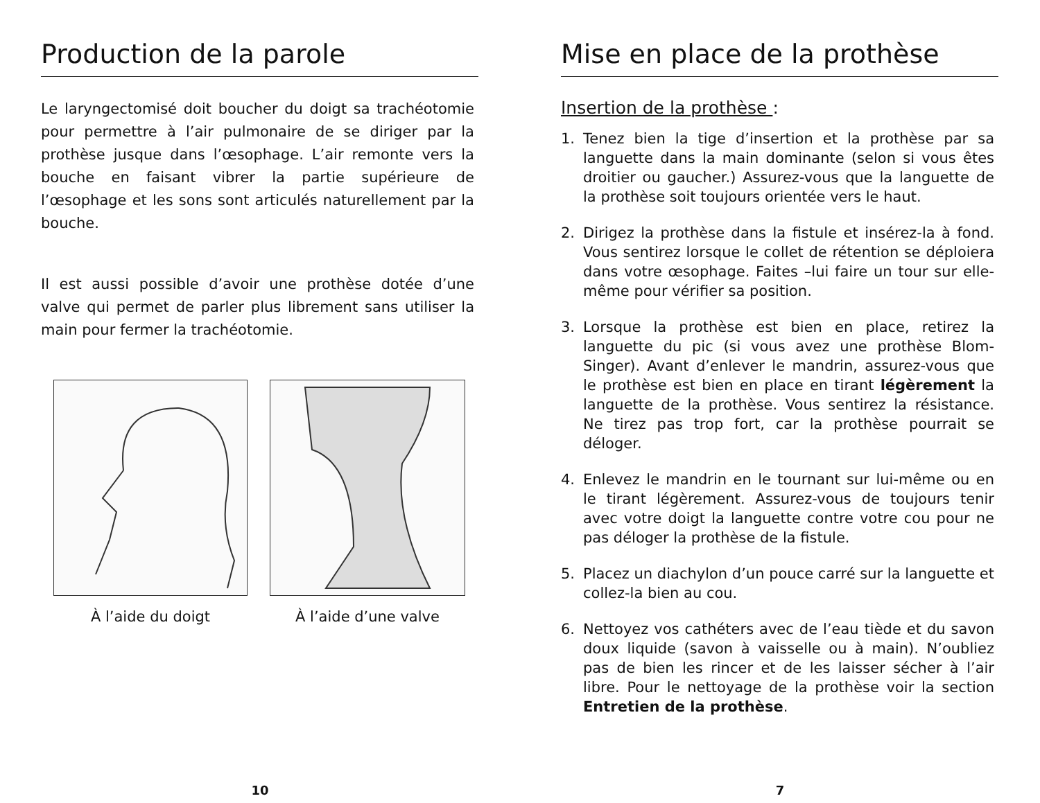Production de la parole
Le laryngectomisé doit boucher du doigt sa trachéotomie pour permettre à l’air pulmonaire de se diriger par la prothèse jusque dans l’œsophage. L’air remonte vers la bouche en faisant vibrer la partie supérieure de l’œsophage et les sons sont articulés naturellement par la bouche.
Il est aussi possible d’avoir une prothèse dotée d’une valve qui permet de parler plus librement sans utiliser la main pour fermer la trachéotomie.
À l’aide du doigt À l’aide d’une valve
10
Mise en place de la prothèse
Insertion de la prothèse :
1. Tenez bien la tige d’insertion et la prothèse par sa languette dans la main dominante (selon si vous êtes droitier ou gaucher.) Assurez-vous que la languette de la prothèse soit toujours orientée vers le haut.
2. Dirigez la prothèse dans la fistule et insérez-la à fond. Vous sentirez lorsque le collet de rétention se déploiera dans votre œsophage. Faites –lui faire un tour sur elle-même pour vérifier sa position.
3. Lorsque la prothèse est bien en place, retirez la languette du pic (si vous avez une prothèse Blom-Singer). Avant d’enlever le mandrin, assurez-vous que le prothèse est bien en place en tirant légèrement la languette de la prothèse. Vous sentirez la résistance. Ne tirez pas trop fort, car la prothèse pourrait se déloger.
4. Enlevez le mandrin en le tournant sur lui-même ou en le tirant légèrement. Assurez-vous de toujours tenir avec votre doigt la languette contre votre cou pour ne pas déloger la prothèse de la fistule.
5. Placez un diachylon d’un pouce carré sur la languette et collez-la bien au cou.
6. Nettoyez vos cathéters avec de l’eau tiède et du savon doux liquide (savon à vaisselle ou à main). N’oubliez pas de bien les rincer et de les laisser sécher à l’air libre. Pour le nettoyage de la prothèse voir la section Entretien de la prothèse.
7